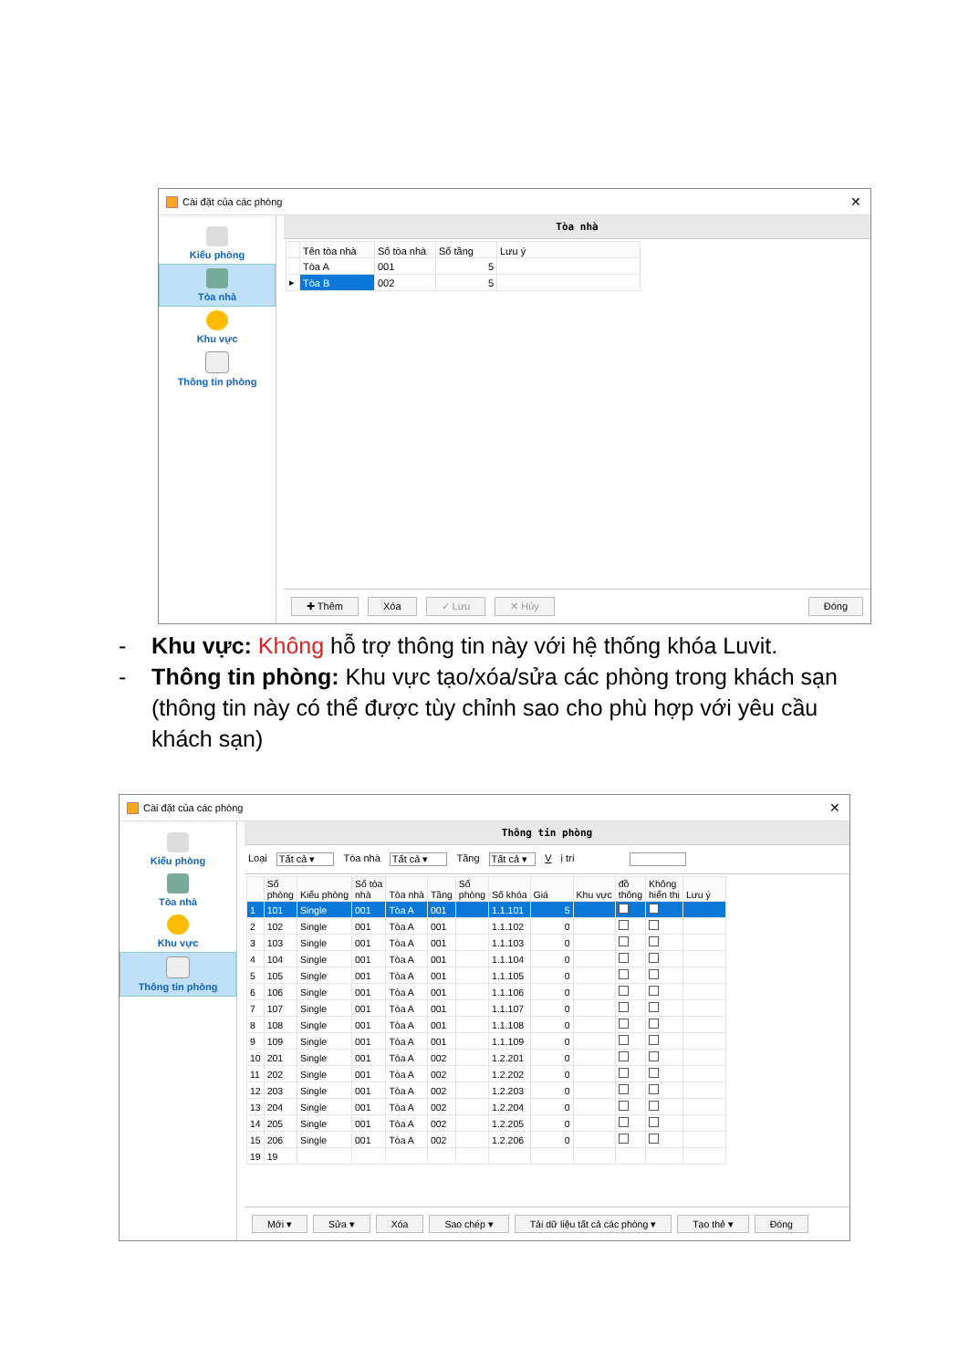Cài đặt của các phòng ✕
Kiểu phòng
Tòa nhà
Khu vực
Thông tin phòng
Tòa nhà
| | Tên tòa nhà | Số tòa nhà | Số tầng | Lưu ý |
| --- | --- | --- | --- | --- |
| | Tòa A | 001 | 5 | |
| ▸ | Tòa B | 002 | 5 | |
✚ Thêm Xóa ✓ Lưu ✕ Hủy Đóng
- Khu vực: Không hỗ trợ thông tin này với hệ thống khóa Luvit.
- Thông tin phòng: Khu vực tạo/xóa/sửa các phòng trong khách sạn (thông tin này có thể được tùy chỉnh sao cho phù hợp với yêu cầu khách sạn)
Cài đặt của các phòng ✕
Kiểu phòng
Tòa nhà
Khu vực
Thông tin phòng
Thông tin phòng
Loại Tất cả ▾ Tòa nhà Tất cả ▾ Tầng Tất cả ▾ V ị trí
| | Số phòng | Kiểu phòng | Số tòa nhà | Tòa nhà | Tầng | Số phòng | Số khóa | Giá | Khu vực | đồ thông | Không hiển thị | Lưu ý |
| --- | --- | --- | --- | --- | --- | --- | --- | --- | --- | --- | --- | --- |
| 1 | 101 | Single | 001 | Tòa A | 001 | | 1.1.101 | 5 | | | | |
| 2 | 102 | Single | 001 | Tòa A | 001 | | 1.1.102 | 0 | | | | |
| 3 | 103 | Single | 001 | Tòa A | 001 | | 1.1.103 | 0 | | | | |
| 4 | 104 | Single | 001 | Tòa A | 001 | | 1.1.104 | 0 | | | | |
| 5 | 105 | Single | 001 | Tòa A | 001 | | 1.1.105 | 0 | | | | |
| 6 | 106 | Single | 001 | Tòa A | 001 | | 1.1.106 | 0 | | | | |
| 7 | 107 | Single | 001 | Tòa A | 001 | | 1.1.107 | 0 | | | | |
| 8 | 108 | Single | 001 | Tòa A | 001 | | 1.1.108 | 0 | | | | |
| 9 | 109 | Single | 001 | Tòa A | 001 | | 1.1.109 | 0 | | | | |
| 10 | 201 | Single | 001 | Tòa A | 002 | | 1.2.201 | 0 | | | | |
| 11 | 202 | Single | 001 | Tòa A | 002 | | 1.2.202 | 0 | | | | |
| 12 | 203 | Single | 001 | Tòa A | 002 | | 1.2.203 | 0 | | | | |
| 13 | 204 | Single | 001 | Tòa A | 002 | | 1.2.204 | 0 | | | | |
| 14 | 205 | Single | 001 | Tòa A | 002 | | 1.2.205 | 0 | | | | |
| 15 | 206 | Single | 001 | Tòa A | 002 | | 1.2.206 | 0 | | | | |
| 19 | 19 | | | | | | | | | | | |
Mới ▾ Sửa ▾ Xóa Sao chép ▾ Tải dữ liệu tất cả các phòng ▾ Tạo thẻ ▾ Đóng